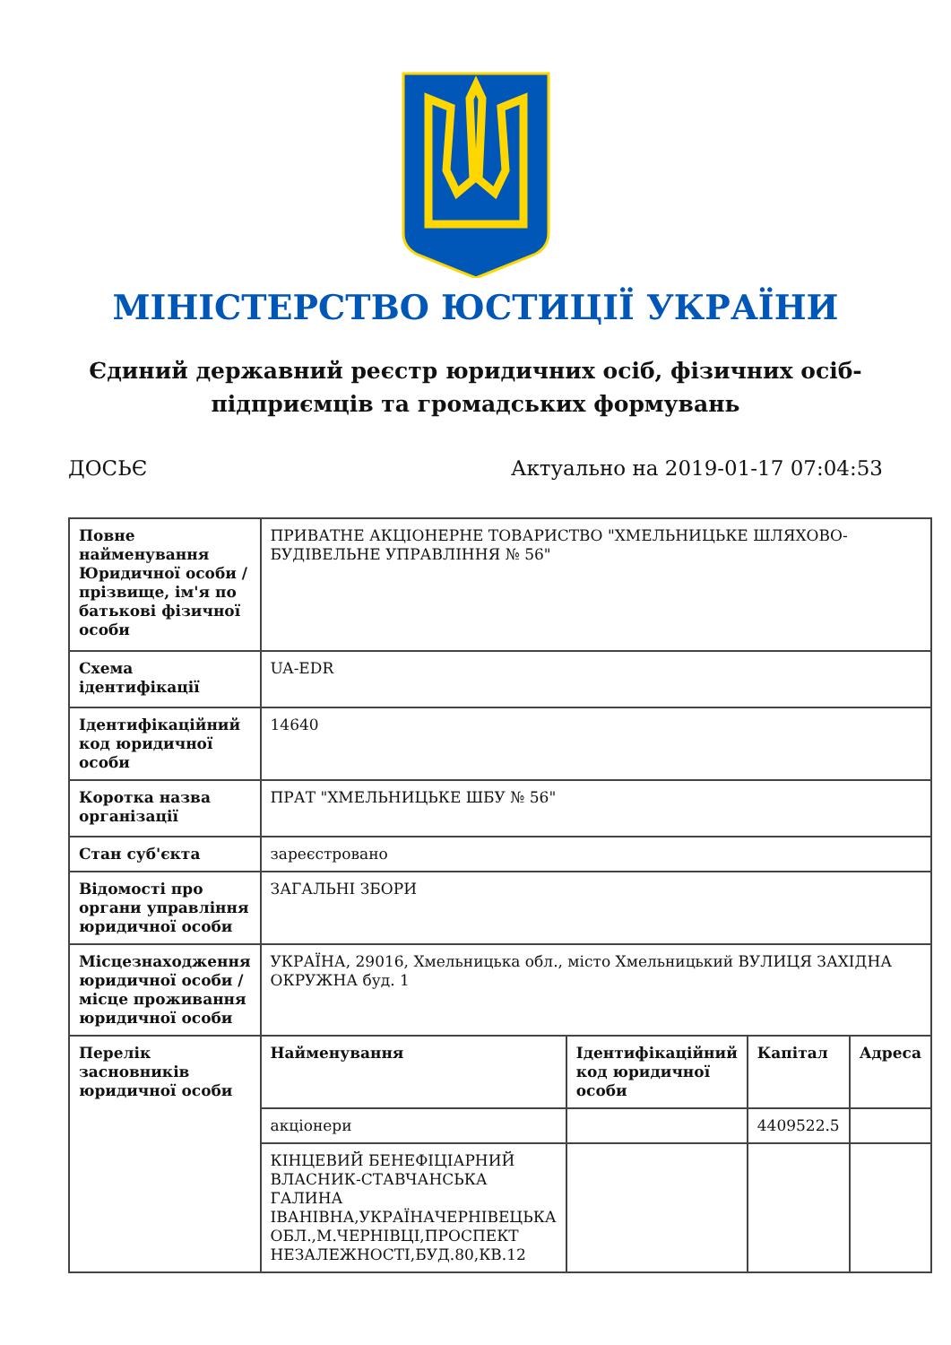МІНІСТЕРСТВО ЮСТИЦІЇ УКРАЇНИ
Єдиний державний реєстр юридичних осіб, фізичних осіб-підприємців та громадських формувань
ДОСЬЄ Актуально на 2019-01-17 07:04:53
| Повне найменування Юридичної особи / прізвище, ім'я по батькові фізичної особи | ПРИВАТНЕ АКЦІОНЕРНЕ ТОВАРИСТВО "ХМЕЛЬНИЦЬКЕ ШЛЯХОВО-БУДІВЕЛЬНЕ УПРАВЛІННЯ № 56" |
| Схема ідентифікації | UA-EDR |
| Ідентифікаційний код юридичної особи | 14640 |
| Коротка назва організації | ПРАТ "ХМЕЛЬНИЦЬКЕ ШБУ № 56" |
| Стан суб'єкта | зареєстровано |
| Відомості про органи управління юридичної особи | ЗАГАЛЬНІ ЗБОРИ |
| Місцезнаходження юридичної особи / місце проживання юридичної особи | УКРАЇНА, 29016, Хмельницька обл., місто Хмельницький ВУЛИЦЯ ЗАХІДНА ОКРУЖНА буд. 1 |
| Перелік засновників юридичної особи | / Найменування / Ідентифікаційний код юридичної особи / Капітал / Адреса / / --- / --- / --- / --- / / акціонери / / 4409522.5 / / / КІНЦЕВИЙ БЕНЕФІЦІАРНИЙ ВЛАСНИК-СТАВЧАНСЬКА ГАЛИНА ІВАНІВНА,УКРАЇНАЧЕРНІВЕЦЬКА ОБЛ.,М.ЧЕРНІВЦІ,ПРОСПЕКТ НЕЗАЛЕЖНОСТІ,БУД.80,КВ.12 / / / / |